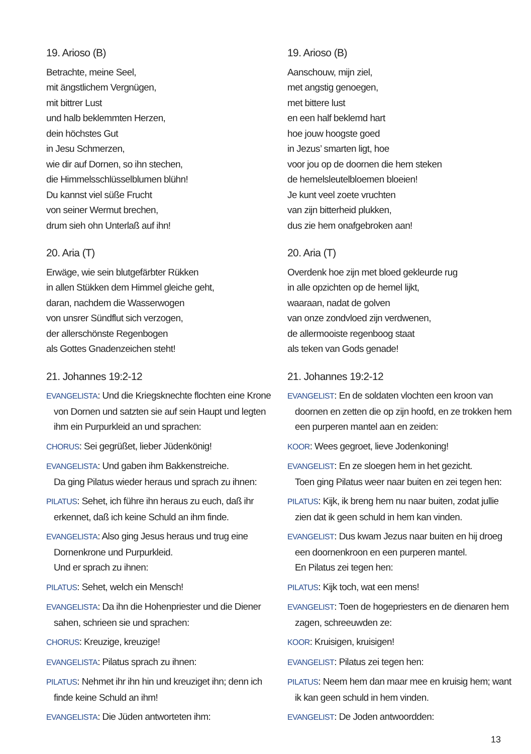19. Arioso (B)
Betrachte, meine Seel,
mit ängstlichem Vergnügen,
mit bittrer Lust
und halb beklemmten Herzen,
dein höchstes Gut
in Jesu Schmerzen,
wie dir auf Dornen, so ihn stechen,
die Himmelsschlüsselblumen blühn!
Du kannst viel süße Frucht
von seiner Wermut brechen,
drum sieh ohn Unterlaß auf ihn!
20. Aria (T)
Erwäge, wie sein blutgefärbter Rükken
in allen Stükken dem Himmel gleiche geht,
daran, nachdem die Wasserwogen
von unsrer Sündflut sich verzogen,
der allerschönste Regenbogen
als Gottes Gnadenzeichen steht!
21. Johannes 19:2-12
EVANGELISTA: Und die Kriegsknechte flochten eine Krone von Dornen und satzten sie auf sein Haupt und legten ihm ein Purpurkleid an und sprachen:
CHORUS: Sei gegrüßet, lieber Jüdenkönig!
EVANGELISTA: Und gaben ihm Bakkenstreiche.
Da ging Pilatus wieder heraus und sprach zu ihnen:
PILATUS: Sehet, ich führe ihn heraus zu euch, daß ihr erkennet, daß ich keine Schuld an ihm finde.
EVANGELISTA: Also ging Jesus heraus und trug eine Dornenkrone und Purpurkleid.
Und er sprach zu ihnen:
PILATUS: Sehet, welch ein Mensch!
EVANGELISTA: Da ihn die Hohenpriester und die Diener sahen, schrieen sie und sprachen:
CHORUS: Kreuzige, kreuzige!
EVANGELISTA: Pilatus sprach zu ihnen:
PILATUS: Nehmet ihr ihn hin und kreuziget ihn; denn ich finde keine Schuld an ihm!
EVANGELISTA: Die Jüden antworteten ihm:
19. Arioso (B)
Aanschouw, mijn ziel,
met angstig genoegen,
met bittere lust
en een half beklemd hart
hoe jouw hoogste goed
in Jezus’ smarten ligt, hoe
voor jou op de doornen die hem steken
de hemelsleutelbloemen bloeien!
Je kunt veel zoete vruchten
van zijn bitterheid plukken,
dus zie hem onafgebroken aan!
20. Aria (T)
Overdenk hoe zijn met bloed gekleurde rug
in alle opzichten op de hemel lijkt,
waaraan, nadat de golven
van onze zondvloed zijn verdwenen,
de allermooiste regenboog staat
als teken van Gods genade!
21. Johannes 19:2-12
EVANGELIST: En de soldaten vlochten een kroon van doornen en zetten die op zijn hoofd, en ze trokken hem een purperen mantel aan en zeiden:
KOOR: Wees gegroet, lieve Jodenkoning!
EVANGELIST: En ze sloegen hem in het gezicht.
Toen ging Pilatus weer naar buiten en zei tegen hen:
PILATUS: Kijk, ik breng hem nu naar buiten, zodat jullie zien dat ik geen schuld in hem kan vinden.
EVANGELIST: Dus kwam Jezus naar buiten en hij droeg een doornenkroon en een purperen mantel.
En Pilatus zei tegen hen:
PILATUS: Kijk toch, wat een mens!
EVANGELIST: Toen de hogepriesters en de dienaren hem zagen, schreeuwden ze:
KOOR: Kruisigen, kruisigen!
EVANGELIST: Pilatus zei tegen hen:
PILATUS: Neem hem dan maar mee en kruisig hem; want ik kan geen schuld in hem vinden.
EVANGELIST: De Joden antwoordden:
13